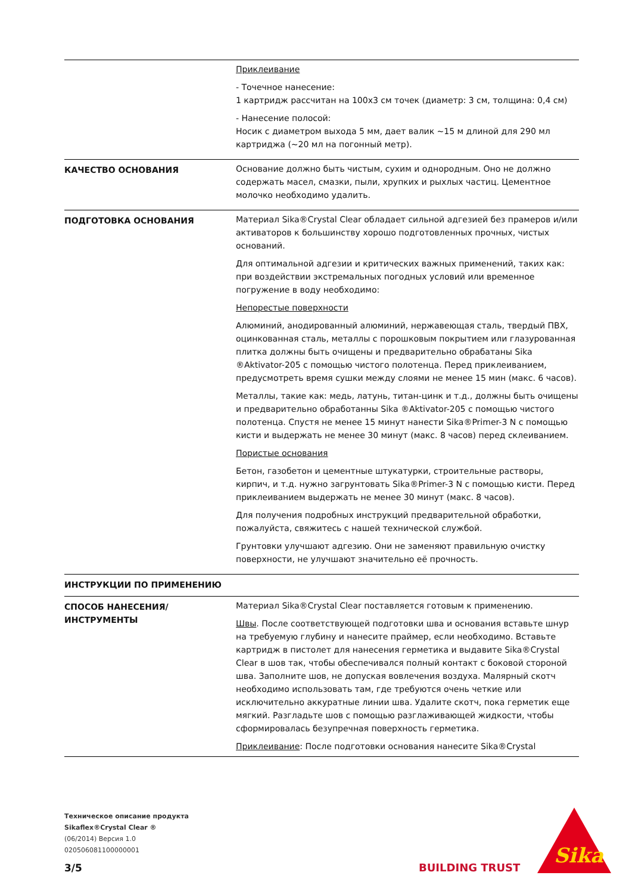| | Приклеивание - Точечное нанесение: 1 картридж рассчитан на 100x3 см точек (диаметр: 3 см, толщина: 0,4 см) - Нанесение полосой: Носик с диаметром выхода 5 мм, дает валик ~15 м длиной для 290 мл картриджа (~20 мл на погонный метр). |
| КАЧЕСТВО ОСНОВАНИЯ | Основание должно быть чистым, сухим и однородным. Оно не должно содержать масел, смазки, пыли, хрупких и рыхлых частиц. Цементное молочко необходимо удалить. |
| ПОДГОТОВКА ОСНОВАНИЯ | Материал Sika®Crystal Clear обладает сильной адгезией без прамеров и/или активаторов к большинству хорошо подготовленных прочных, чистых оснований. Для оптимальной адгезии и критических важных применений, таких как: при воздействии экстремальных погодных условий или временное погружение в воду необходимо: Непорестые поверхности Алюминий, анодированный алюминий, нержавеющая сталь, твердый ПВХ, оцинкованная сталь, металлы с порошковым покрытием или глазурованная плитка должны быть очищены и предварительно обрабатаны Sika ®Aktivator-205 с помощью чистого полотенца. Перед приклеиванием, предусмотреть время сушки между слоями не менее 15 мин (макс. 6 часов). Металлы, такие как: медь, латунь, титан-цинк и т.д., должны быть очищены и предварительно обработанны Sika ®Aktivator-205 с помощью чистого полотенца. Спустя не менее 15 минут нанести Sika®Primer-3 N с помощью кисти и выдержать не менее 30 минут (макс. 8 часов) перед склеиванием. Пористые основания Бетон, газобетон и цементные штукатурки, строительные растворы, кирпич, и т.д. нужно загрунтовать Sika®Primer-3 N с помощью кисти. Перед приклеиванием выдержать не менее 30 минут (макс. 8 часов). Для получения подробных инструкций предварительной обработки, пожалуйста, свяжитесь с нашей технической службой. Грунтовки улучшают адгезию. Они не заменяют правильную очистку поверхности, не улучшают значительно её прочность. |
| ИНСТРУКЦИИ ПО ПРИМЕНЕНИЮ | |
| СПОСОБ НАНЕСЕНИЯ/ИНСТРУМЕНТЫ | Материал Sika®Crystal Clear поставляется готовым к применению. Швы . После соответствующей подготовки шва и основания вставьте шнур на требуемую глубину и нанесите праймер, если необходимо. Вставьте картридж в пистолет для нанесения герметика и выдавите Sika®Crystal Clear в шов так, чтобы обеспечивался полный контакт с боковой стороной шва. Заполните шов, не допуская вовлечения воздуха. Малярный скотч необходимо использовать там, где требуются очень четкие или исключительно аккуратные линии шва. Удалите скотч, пока герметик еще мягкий. Разгладьте шов с помощью разглаживающей жидкости, чтобы сформировалась безупречная поверхность герметика. Приклеивание : После подготовки основания нанесите Sika®Crystal |
Техническое описание продукта
Sikaflex®Crystal Clear ®
(06/2014) Версия 1.0
020506081100000001
3/5 BUILDING TRUST
Sika